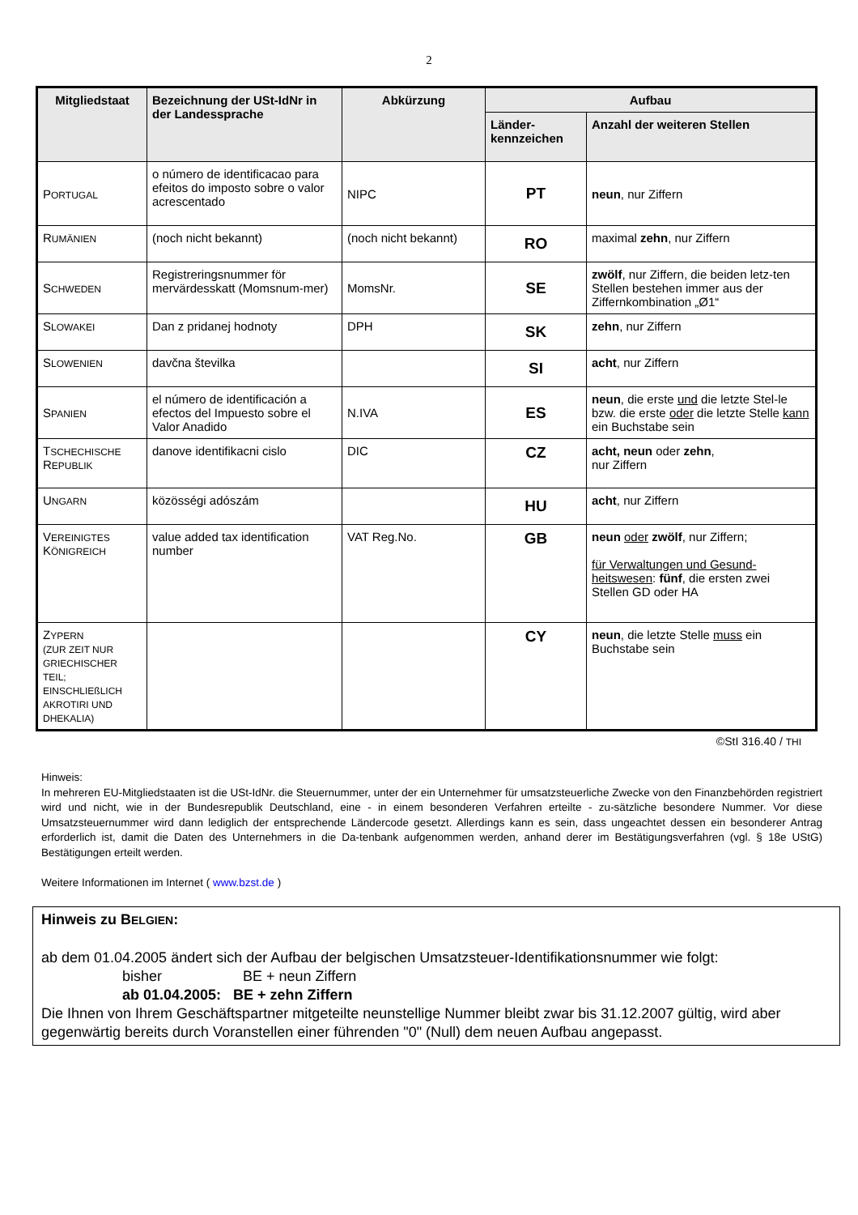2
| Mitgliedstaat | Bezeichnung der USt-IdNr in der Landessprache | Abkürzung | Aufbau | |
| --- | --- | --- | --- | --- |
| | | | Länder- kennzeichen | Anzahl der weiteren Stellen |
| P ORTUGAL | o número de identificacao para efeitos do imposto sobre o valor acrescentado | NIPC | PT | neun , nur Ziffern |
| R UMÄNIEN | (noch nicht bekannt) | (noch nicht bekannt) | RO | maximal zehn , nur Ziffern |
| S CHWEDEN | Registreringsnummer för mervärdesskatt (Momsnum-mer) | MomsNr. | SE | zwölf , nur Ziffern, die beiden letz-ten Stellen bestehen immer aus der Ziffernkombination „Ø1“ |
| S LOWAKEI | Dan z pridanej hodnoty | DPH | SK | zehn , nur Ziffern |
| S LOWENIEN | davčna številka | | SI | acht , nur Ziffern |
| S PANIEN | el número de identificación a efectos del Impuesto sobre el Valor Anadido | N.IVA | ES | neun , die erste und die letzte Stel-le bzw. die erste oder die letzte Stelle kann ein Buchstabe sein |
| T SCHECHISCHE R EPUBLIK | danove identifikacni cislo | DIC | CZ | acht, neun oder zehn , nur Ziffern |
| U NGARN | közösségi adószám | | HU | acht , nur Ziffern |
| V EREINIGTES K ÖNIGREICH | value added tax identification number | VAT Reg.No. | GB | neun oder zwölf , nur Ziffern; für Verwaltungen und Gesund-heitswesen : fünf , die ersten zwei Stellen GD oder HA |
| Z YPERN (ZUR ZEIT NUR GRIECHISCHER TEIL; EINSCHLIEßLICH AKROTIRI UND DHEKALIA) | | | CY | neun , die letzte Stelle muss ein Buchstabe sein |
©StI 316.40 / THI
Hinweis:
In mehreren EU-Mitgliedstaaten ist die USt-IdNr. die Steuernummer, unter der ein Unternehmer für umsatzsteuerliche Zwecke von den Finanzbehörden registriert wird und nicht, wie in der Bundesrepublik Deutschland, eine - in einem besonderen Verfahren erteilte - zu-sätzliche besondere Nummer. Vor diese Umsatzsteuernummer wird dann lediglich der entsprechende Ländercode gesetzt. Allerdings kann es sein, dass ungeachtet dessen ein besonderer Antrag erforderlich ist, damit die Daten des Unternehmers in die Da-tenbank aufgenommen werden, anhand derer im Bestätigungsverfahren (vgl. § 18e UStG) Bestätigungen erteilt werden.
Weitere Informationen im Internet ( www.bzst.de )
Hinweis zu BELGIEN:
ab dem 01.04.2005 ändert sich der Aufbau der belgischen Umsatzsteuer-Identifikationsnummer wie folgt:
bisher BE + neun Ziffern
ab 01.04.2005: BE + zehn Ziffern
Die Ihnen von Ihrem Geschäftspartner mitgeteilte neunstellige Nummer bleibt zwar bis 31.12.2007 gültig, wird aber gegenwärtig bereits durch Voranstellen einer führenden "0" (Null) dem neuen Aufbau angepasst.